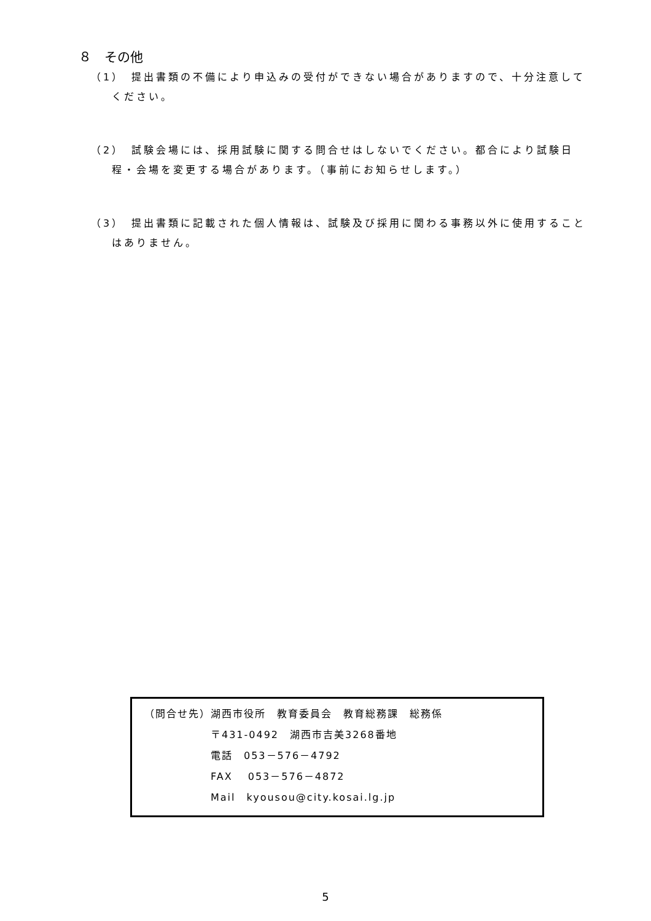８　その他
（1）　提出書類の不備により申込みの受付ができない場合がありますので、十分注意してください。
（2）　試験会場には、採用試験に関する問合せはしないでください。都合により試験日程・会場を変更する場合があります。（事前にお知らせします。）
（3）　提出書類に記載された個人情報は、試験及び採用に関わる事務以外に使用することはありません。
（問合せ先）湖西市役所　教育委員会　教育総務課　総務係
　　　　　　〒431-0492　湖西市吉美3268番地
　　　　　　電話　053－576－4792
　　　　　　FAX　 053－576－4872
　　　　　　Mail　kyousou@city.kosai.lg.jp
5